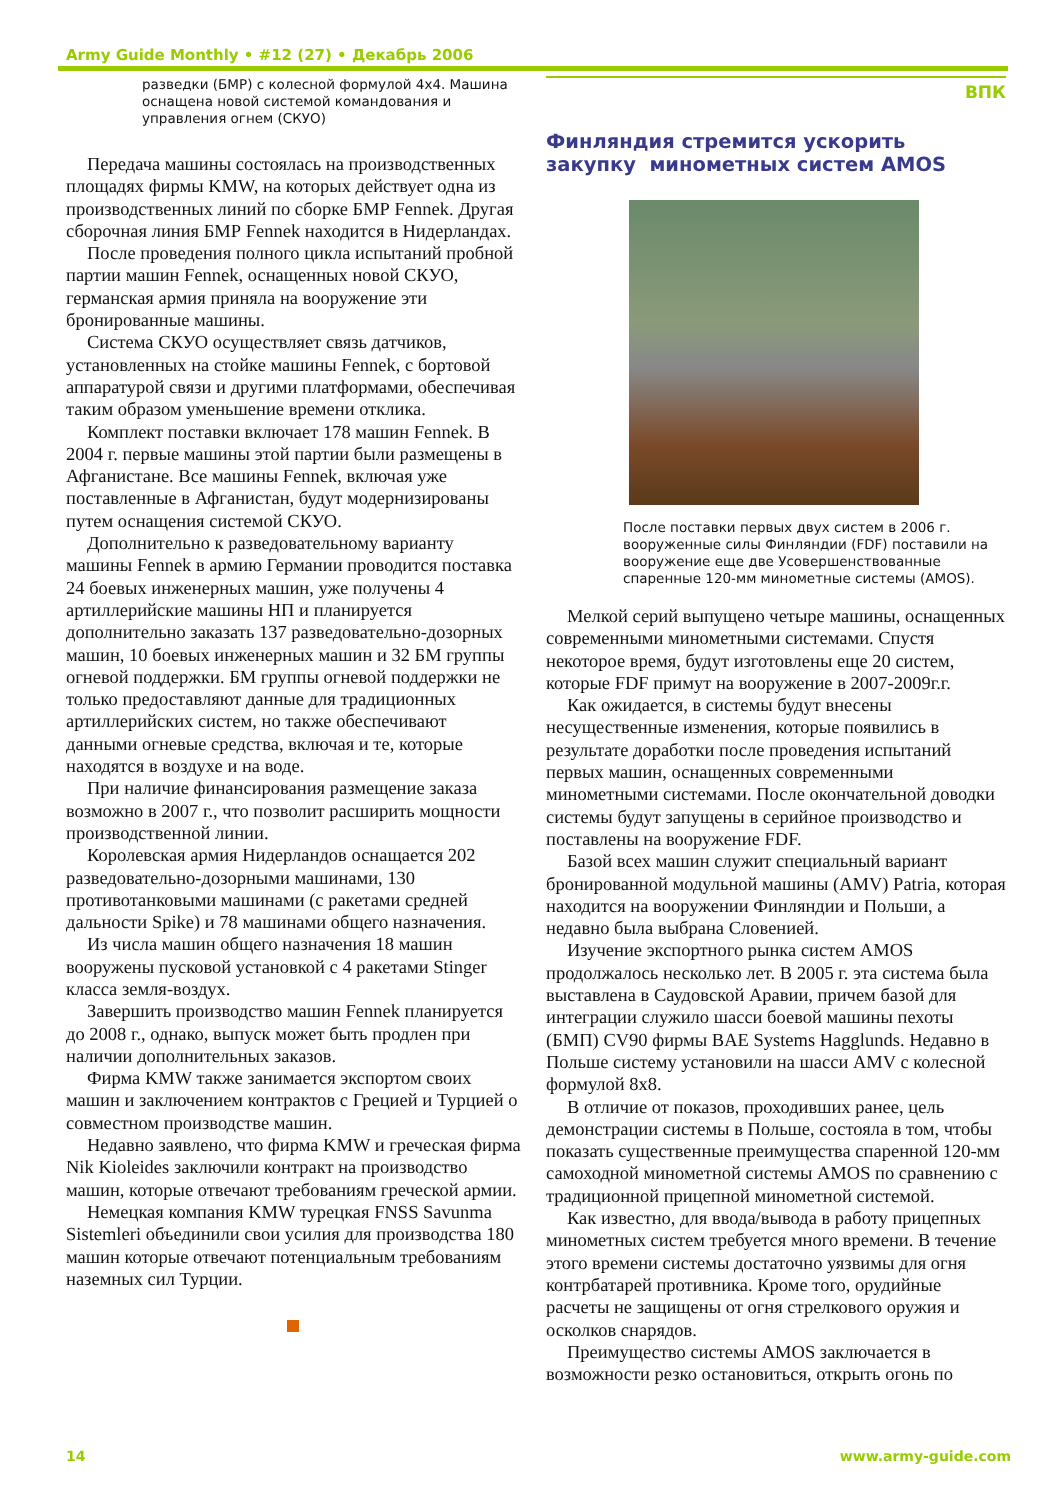Army Guide Monthly • #12 (27) • Декабрь 2006
разведки (БМР) с колесной формулой 4x4. Машина оснащена новой системой командования и управления огнем (СКУО)
Передача машины состоялась на производственных площадях фирмы KMW, на которых действует одна из производственных линий по сборке БМР Fennek. Другая сборочная линия БМР Fennek находится в Нидерландах.
После проведения полного цикла испытаний пробной партии машин Fennek, оснащенных новой СКУО, германская армия приняла на вооружение эти бронированные машины.
Система СКУО осуществляет связь датчиков, установленных на стойке машины Fennek, с бортовой аппаратурой связи и другими платформами, обеспечивая таким образом уменьшение времени отклика.
Комплект поставки включает 178 машин Fennek. В 2004 г. первые машины этой партии были размещены в Афганистане. Все машины Fennek, включая уже поставленные в Афганистан, будут модернизированы путем оснащения системой СКУО.
Дополнительно к разведовательному варианту машины Fennek в армию Германии проводится поставка 24 боевых инженерных машин, уже получены 4 артиллерийские машины НП и планируется дополнительно заказать 137 разведовательно-дозорных машин, 10 боевых инженерных машин и 32 БМ группы огневой поддержки. БМ группы огневой поддержки не только предоставляют данные для традиционных артиллерийских систем, но также обеспечивают данными огневые средства, включая и те, которые находятся в воздухе и на воде.
При наличие финансирования размещение заказа возможно в 2007 г., что позволит расширить мощности производственной линии.
Королевская армия Нидерландов оснащается 202 разведовательно-дозорными машинами, 130 противотанковыми машинами (с ракетами средней дальности Spike) и 78 машинами общего назначения.
Из числа машин общего назначения 18 машин вооружены пусковой установкой с 4 ракетами Stinger класса земля-воздух.
Завершить производство машин Fennek планируется до 2008 г., однако, выпуск может быть продлен при наличии дополнительных заказов.
Фирма KMW также занимается экспортом своих машин и заключением контрактов с Грецией и Турцией о совместном производстве машин.
Недавно заявлено, что фирма KMW и греческая фирма Nik Kioleides заключили контракт на производство машин, которые отвечают требованиям греческой армии.
Немецкая компания KMW турецкая FNSS Savunma Sistemleri объединили свои усилия для производства 180 машин которые отвечают потенциальным требованиям наземных сил Турции.
ВПК
Финляндия стремится ускорить
закупку минометных систем AMOS
После поставки первых двух систем в 2006 г. вооруженные силы Финляндии (FDF) поставили на вооружение еще две Усовершенствованные спаренные 120-мм минометные системы (AMOS).
Мелкой серий выпущено четыре машины, оснащенных современными минометными системами. Спустя некоторое время, будут изготовлены еще 20 систем, которые FDF примут на вооружение в 2007-2009г.г.
Как ожидается, в системы будут внесены несущественные изменения, которые появились в результате доработки после проведения испытаний первых машин, оснащенных современными минометными системами. После окончательной доводки системы будут запущены в серийное производство и поставлены на вооружение FDF.
Базой всех машин служит специальный вариант бронированной модульной машины (AMV) Patria, которая находится на вооружении Финляндии и Польши, а недавно была выбрана Словенией.
Изучение экспортного рынка систем AMOS продолжалось несколько лет. В 2005 г. эта система была выставлена в Саудовской Аравии, причем базой для интеграции служило шасси боевой машины пехоты (БМП) CV90 фирмы BAE Systems Hagglunds. Недавно в Польше систему установили на шасси AMV с колесной формулой 8x8.
В отличие от показов, проходивших ранее, цель демонстрации системы в Польше, состояла в том, чтобы показать существенные преимущества спаренной 120-мм самоходной минометной системы AMOS по сравнению с традиционной прицепной минометной системой.
Как известно, для ввода/вывода в работу прицепных минометных систем требуется много времени. В течение этого времени системы достаточно уязвимы для огня контрбатарей противника. Кроме того, орудийные расчеты не защищены от огня стрелкового оружия и осколков снарядов.
Преимущество системы AMOS заключается в возможности резко остановиться, открыть огонь по
14 www.army-guide.com